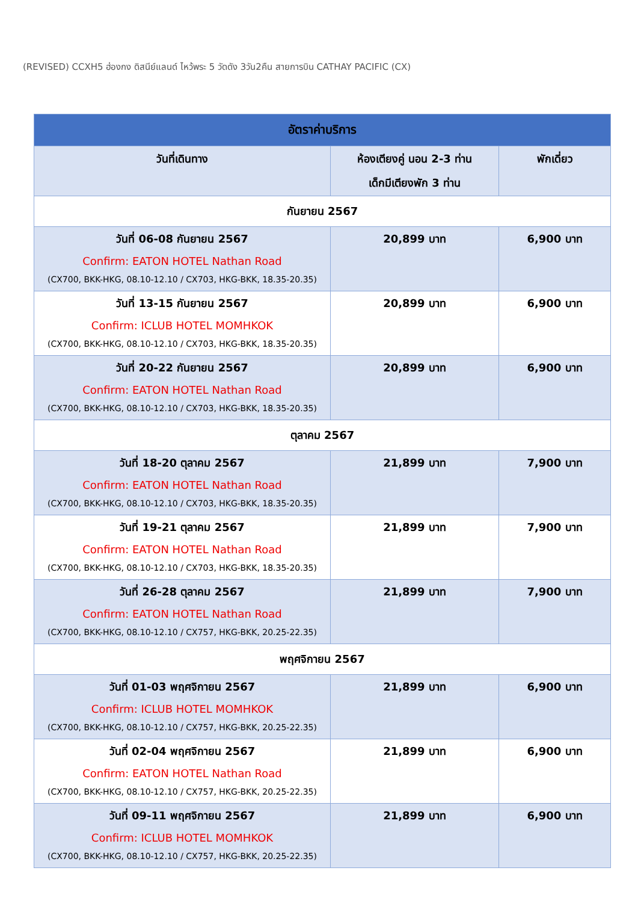(REVISED) CCXH5 ฮ่องกง ดิสนีย์แลนด์ ไหว้พระ 5 วัดดัง 3วัน2คืน สายการบิน CATHAY PACIFIC (CX)
| อัตราค่าบริการ | | |
| --- | --- | --- |
| วันที่เดินทาง | ห้องเตียงคู่ นอน 2-3 ท่าน เด็กมีเตียงพัก 3 ท่าน | พักเดี่ยว |
| กันยายน 2567 | | |
| วันที่ 06-08 กันยายน 2567 Confirm: EATON HOTEL Nathan Road (CX700, BKK-HKG, 08.10-12.10 / CX703, HKG-BKK, 18.35-20.35) | 20,899 บาท | 6,900 บาท |
| วันที่ 13-15 กันยายน 2567 Confirm: ICLUB HOTEL MOMHKOK (CX700, BKK-HKG, 08.10-12.10 / CX703, HKG-BKK, 18.35-20.35) | 20,899 บาท | 6,900 บาท |
| วันที่ 20-22 กันยายน 2567 Confirm: EATON HOTEL Nathan Road (CX700, BKK-HKG, 08.10-12.10 / CX703, HKG-BKK, 18.35-20.35) | 20,899 บาท | 6,900 บาท |
| ตุลาคม 2567 | | |
| วันที่ 18-20 ตุลาคม 2567 Confirm: EATON HOTEL Nathan Road (CX700, BKK-HKG, 08.10-12.10 / CX703, HKG-BKK, 18.35-20.35) | 21,899 บาท | 7,900 บาท |
| วันที่ 19-21 ตุลาคม 2567 Confirm: EATON HOTEL Nathan Road (CX700, BKK-HKG, 08.10-12.10 / CX703, HKG-BKK, 18.35-20.35) | 21,899 บาท | 7,900 บาท |
| วันที่ 26-28 ตุลาคม 2567 Confirm: EATON HOTEL Nathan Road (CX700, BKK-HKG, 08.10-12.10 / CX757, HKG-BKK, 20.25-22.35) | 21,899 บาท | 7,900 บาท |
| พฤศจิกายน 2567 | | |
| วันที่ 01-03 พฤศจิกายน 2567 Confirm: ICLUB HOTEL MOMHKOK (CX700, BKK-HKG, 08.10-12.10 / CX757, HKG-BKK, 20.25-22.35) | 21,899 บาท | 6,900 บาท |
| วันที่ 02-04 พฤศจิกายน 2567 Confirm: EATON HOTEL Nathan Road (CX700, BKK-HKG, 08.10-12.10 / CX757, HKG-BKK, 20.25-22.35) | 21,899 บาท | 6,900 บาท |
| วันที่ 09-11 พฤศจิกายน 2567 Confirm: ICLUB HOTEL MOMHKOK (CX700, BKK-HKG, 08.10-12.10 / CX757, HKG-BKK, 20.25-22.35) | 21,899 บาท | 6,900 บาท |